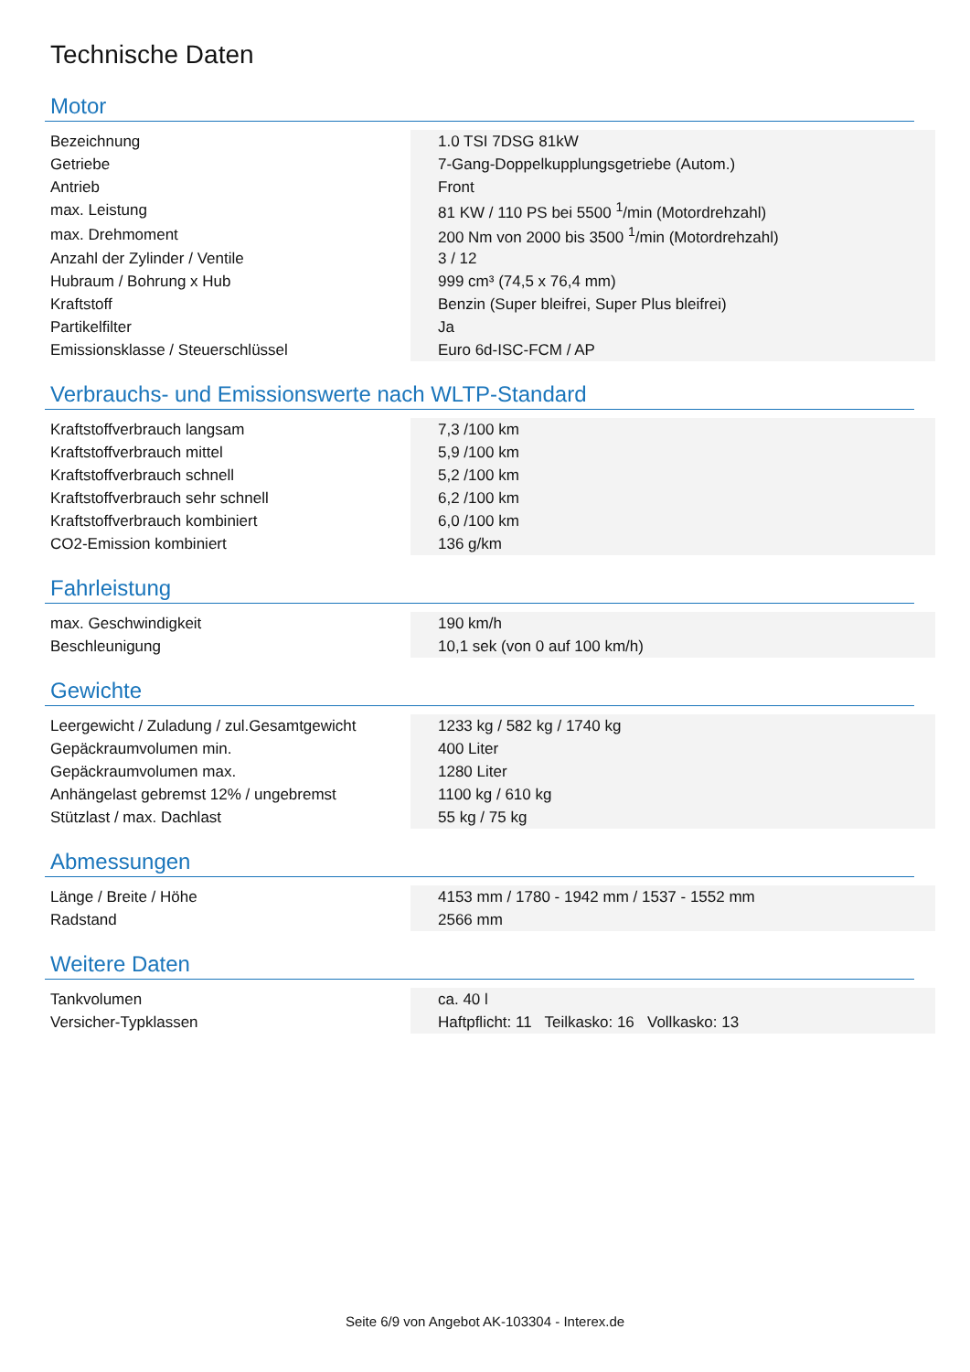Technische Daten
Motor
| Bezeichnung | 1.0 TSI 7DSG 81kW |
| Getriebe | 7-Gang-Doppelkupplungsgetriebe (Autom.) |
| Antrieb | Front |
| max. Leistung | 81 KW / 110 PS bei 5500 <sup>1</sup>/min (Motordrehzahl) |
| max. Drehmoment | 200 Nm von 2000 bis 3500 <sup>1</sup>/min (Motordrehzahl) |
| Anzahl der Zylinder / Ventile | 3 / 12 |
| Hubraum / Bohrung x Hub | 999 cm³ (74,5 x 76,4 mm) |
| Kraftstoff | Benzin (Super bleifrei, Super Plus bleifrei) |
| Partikelfilter | Ja |
| Emissionsklasse / Steuerschlüssel | Euro 6d-ISC-FCM / AP |
Verbrauchs- und Emissionswerte nach WLTP-Standard
| Kraftstoffverbrauch langsam | 7,3 /100 km |
| Kraftstoffverbrauch mittel | 5,9 /100 km |
| Kraftstoffverbrauch schnell | 5,2 /100 km |
| Kraftstoffverbrauch sehr schnell | 6,2 /100 km |
| Kraftstoffverbrauch kombiniert | 6,0 /100 km |
| CO2-Emission kombiniert | 136 g/km |
Fahrleistung
| max. Geschwindigkeit | 190 km/h |
| Beschleunigung | 10,1 sek (von 0 auf 100 km/h) |
Gewichte
| Leergewicht / Zuladung / zul.Gesamtgewicht | 1233 kg / 582 kg / 1740 kg |
| Gepäckraumvolumen min. | 400 Liter |
| Gepäckraumvolumen max. | 1280 Liter |
| Anhängelast gebremst 12% / ungebremst | 1100 kg / 610 kg |
| Stützlast / max. Dachlast | 55 kg / 75 kg |
Abmessungen
| Länge / Breite / Höhe | 4153 mm / 1780 - 1942 mm / 1537 - 1552 mm |
| Radstand | 2566 mm |
Weitere Daten
| Tankvolumen | ca. 40 l |
| Versicher-Typklassen | Haftpflicht: 11 Teilkasko: 16 Vollkasko: 13 |
Seite 6/9 von Angebot AK-103304 - Interex.de